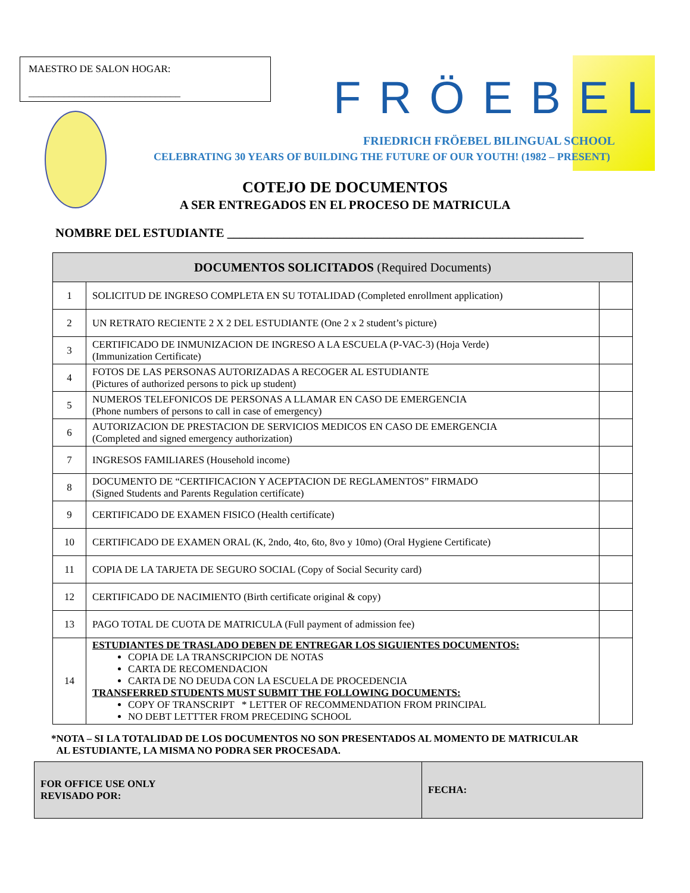MAESTRO DE SALON HOGAR:
______________________________
FRÖEBEL
FRIEDRICH FRÖEBEL BILINGUAL SCHOOL
CELEBRATING 30 YEARS OF BUILDING THE FUTURE OF OUR YOUTH! (1982 – PRESENT)
COTEJO DE DOCUMENTOS
A SER ENTREGADOS EN EL PROCESO DE MATRICULA
NOMBRE DEL ESTUDIANTE _________________________________________________________
| DOCUMENTOS SOLICITADOS (Required Documents) | | |
| --- | --- | --- |
| 1 | SOLICITUD DE INGRESO COMPLETA EN SU TOTALIDAD (Completed enrollment application) | |
| 2 | UN RETRATO RECIENTE 2 X 2 DEL ESTUDIANTE (One 2 x 2 student’s picture) | |
| 3 | CERTIFICADO DE INMUNIZACION DE INGRESO A LA ESCUELA (P-VAC-3) (Hoja Verde) (Immunization Certificate) | |
| 4 | FOTOS DE LAS PERSONAS AUTORIZADAS A RECOGER AL ESTUDIANTE (Pictures of authorized persons to pick up student) | |
| 5 | NUMEROS TELEFONICOS DE PERSONAS A LLAMAR EN CASO DE EMERGENCIA (Phone numbers of persons to call in case of emergency) | |
| 6 | AUTORIZACION DE PRESTACION DE SERVICIOS MEDICOS EN CASO DE EMERGENCIA (Completed and signed emergency authorization) | |
| 7 | INGRESOS FAMILIARES (Household income) | |
| 8 | DOCUMENTO DE “CERTIFICACION Y ACEPTACION DE REGLAMENTOS” FIRMADO (Signed Students and Parents Regulation certifícate) | |
| 9 | CERTIFICADO DE EXAMEN FISICO (Health certifícate) | |
| 10 | CERTIFICADO DE EXAMEN ORAL (K, 2ndo, 4to, 6to, 8vo y 10mo) (Oral Hygiene Certificate) | |
| 11 | COPIA DE LA TARJETA DE SEGURO SOCIAL (Copy of Social Security card) | |
| 12 | CERTIFICADO DE NACIMIENTO (Birth certificate original & copy) | |
| 13 | PAGO TOTAL DE CUOTA DE MATRICULA (Full payment of admission fee) | |
| 14 | ESTUDIANTES DE TRASLADO DEBEN DE ENTREGAR LOS SIGUIENTES DOCUMENTOS: COPIA DE LA TRANSCRIPCION DE NOTAS CARTA DE RECOMENDACION CARTA DE NO DEUDA CON LA ESCUELA DE PROCEDENCIA TRANSFERRED STUDENTS MUST SUBMIT THE FOLLOWING DOCUMENTS: COPY OF TRANSCRIPT * LETTER OF RECOMMENDATION FROM PRINCIPAL NO DEBT LETTTER FROM PRECEDING SCHOOL | |
*NOTA – SI LA TOTALIDAD DE LOS DOCUMENTOS NO SON PRESENTADOS AL MOMENTO DE MATRICULAR
AL ESTUDIANTE, LA MISMA NO PODRA SER PROCESADA.
| FOR OFFICE USE ONLY REVISADO POR: | FECHA: |